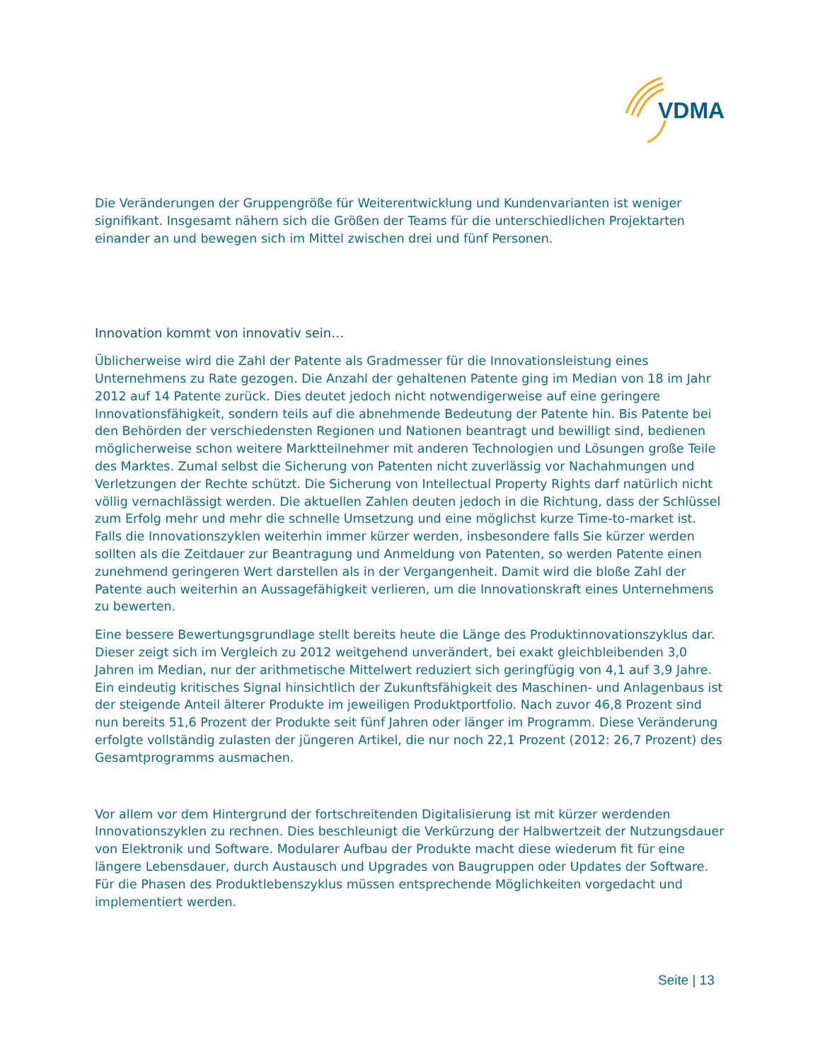VDMA
Die Veränderungen der Gruppengröße für Weiterentwicklung und Kundenvarianten ist weniger signifikant. Insgesamt nähern sich die Größen der Teams für die unterschiedlichen Projektarten einander an und bewegen sich im Mittel zwischen drei und fünf Personen.
Innovation kommt von innovativ sein…
Üblicherweise wird die Zahl der Patente als Gradmesser für die Innovationsleistung eines Unternehmens zu Rate gezogen. Die Anzahl der gehaltenen Patente ging im Median von 18 im Jahr 2012 auf 14 Patente zurück. Dies deutet jedoch nicht notwendigerweise auf eine geringere Innovationsfähigkeit, sondern teils auf die abnehmende Bedeutung der Patente hin. Bis Patente bei den Behörden der verschiedensten Regionen und Nationen beantragt und bewilligt sind, bedienen möglicherweise schon weitere Marktteilnehmer mit anderen Technologien und Lösungen große Teile des Marktes. Zumal selbst die Sicherung von Patenten nicht zuverlässig vor Nachahmungen und Verletzungen der Rechte schützt. Die Sicherung von Intellectual Property Rights darf natürlich nicht völlig vernachlässigt werden. Die aktuellen Zahlen deuten jedoch in die Richtung, dass der Schlüssel zum Erfolg mehr und mehr die schnelle Umsetzung und eine möglichst kurze Time-to-market ist. Falls die Innovationszyklen weiterhin immer kürzer werden, insbesondere falls Sie kürzer werden sollten als die Zeitdauer zur Beantragung und Anmeldung von Patenten, so werden Patente einen zunehmend geringeren Wert darstellen als in der Vergangenheit. Damit wird die bloße Zahl der Patente auch weiterhin an Aussagefähigkeit verlieren, um die Innovationskraft eines Unternehmens zu bewerten.
Eine bessere Bewertungsgrundlage stellt bereits heute die Länge des Produktinnovationszyklus dar. Dieser zeigt sich im Vergleich zu 2012 weitgehend unverändert, bei exakt gleichbleibenden 3,0 Jahren im Median, nur der arithmetische Mittelwert reduziert sich geringfügig von 4,1 auf 3,9 Jahre. Ein eindeutig kritisches Signal hinsichtlich der Zukunftsfähigkeit des Maschinen- und Anlagenbaus ist der steigende Anteil älterer Produkte im jeweiligen Produktportfolio. Nach zuvor 46,8 Prozent sind nun bereits 51,6 Prozent der Produkte seit fünf Jahren oder länger im Programm. Diese Veränderung erfolgte vollständig zulasten der jüngeren Artikel, die nur noch 22,1 Prozent (2012: 26,7 Prozent) des Gesamtprogramms ausmachen.
Vor allem vor dem Hintergrund der fortschreitenden Digitalisierung ist mit kürzer werdenden Innovationszyklen zu rechnen. Dies beschleunigt die Verkürzung der Halbwertzeit der Nutzungsdauer von Elektronik und Software. Modularer Aufbau der Produkte macht diese wiederum fit für eine längere Lebensdauer, durch Austausch und Upgrades von Baugruppen oder Updates der Software. Für die Phasen des Produktlebenszyklus müssen entsprechende Möglichkeiten vorgedacht und implementiert werden.
Seite | 13